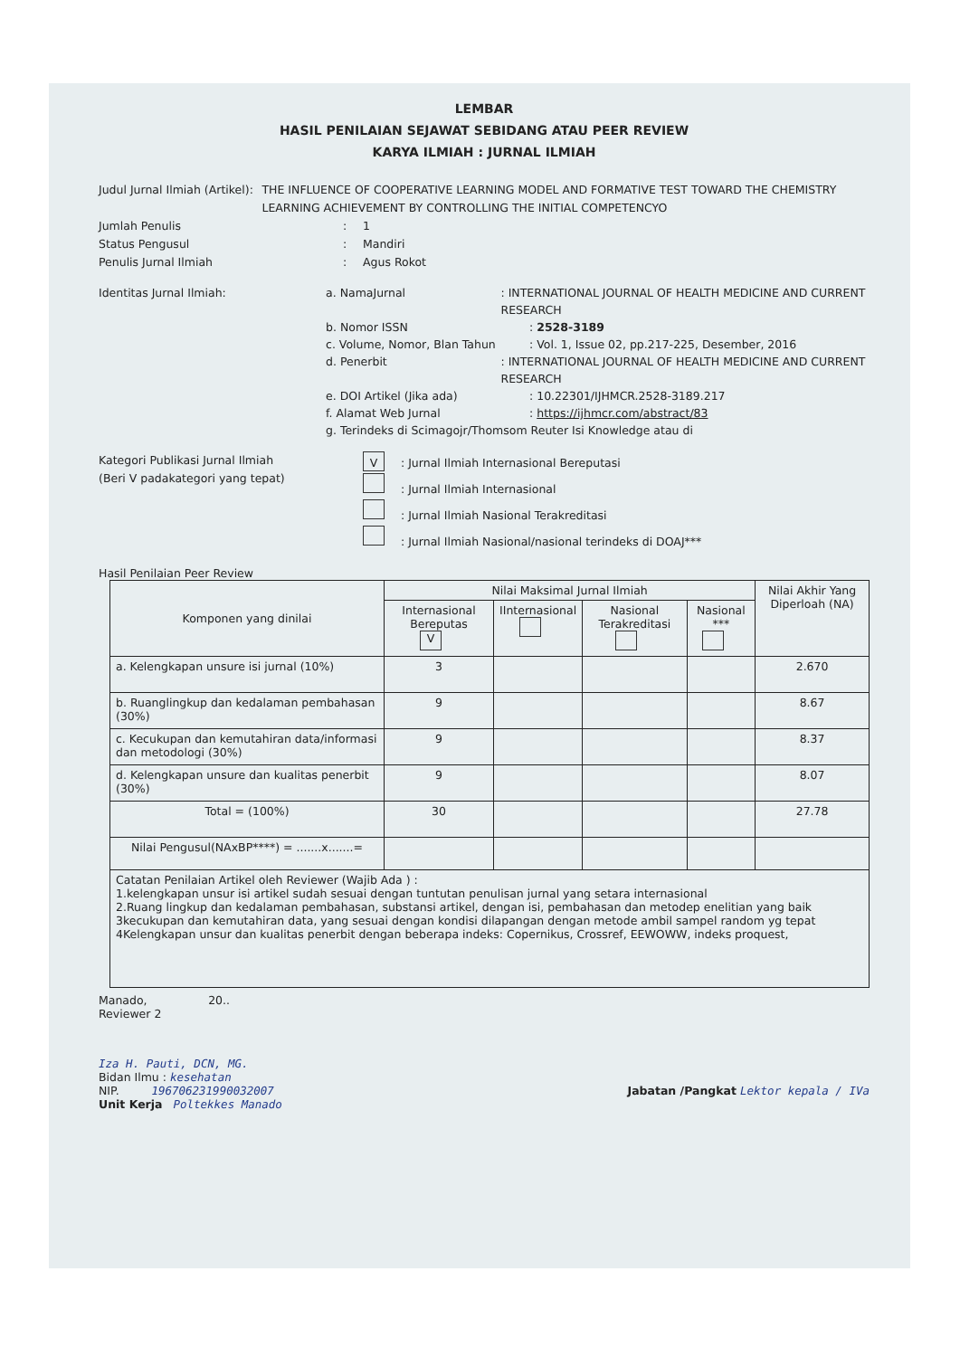LEMBAR
HASIL PENILAIAN SEJAWAT SEBIDANG ATAU PEER REVIEW
KARYA ILMIAH : JURNAL ILMIAH
Judul Jurnal Ilmiah (Artikel) : THE INFLUENCE OF COOPERATIVE LEARNING MODEL AND FORMATIVE TEST TOWARD THE CHEMISTRY LEARNING ACHIEVEMENT BY CONTROLLING THE INITIAL COMPETENCYO
Jumlah Penulis : 1
Status Pengusul : Mandiri
Penulis Jurnal Ilmiah : Agus Rokot
Identitas Jurnal Ilmiah:
a. NamaJurnal : INTERNATIONAL JOURNAL OF HEALTH MEDICINE AND CURRENT RESEARCH
b. Nomor ISSN : 2528-3189
c. Volume, Nomor, Blan Tahun : Vol. 1, Issue 02, pp.217-225, Desember, 2016
d. Penerbit : INTERNATIONAL JOURNAL OF HEALTH MEDICINE AND CURRENT RESEARCH
e. DOI Artikel (Jika ada) : 10.22301/IJHMCR.2528-3189.217
f. Alamat Web Jurnal : https://ijhmcr.com/abstract/83
g. Terindeks di Scimagojr/Thomsom Reuter Isi Knowledge atau di
Kategori Publikasi Jurnal Ilmiah
(Beri V padakategori yang tepat)
V: Jurnal Ilmiah Internasional Bereputasi
: Jurnal Ilmiah Internasional
: Jurnal Ilmiah Nasional Terakreditasi
: Jurnal Ilmiah Nasional/nasional terindeks di DOAJ***
Hasil Penilaian Peer Review
| Komponen yang dinilai | Nilai Maksimal Jurnal Ilmiah | | | | Nilai Akhir Yang Diperloah (NA) |
| --- | --- | --- | --- | --- | --- |
| | Internasional Bereputas V | IInternasional | Nasional Terakreditasi | Nasional *** | |
| a. Kelengkapan unsure isi jurnal (10%) | 3 | | | | 2.670 |
| b. Ruanglingkup dan kedalaman pembahasan (30%) | 9 | | | | 8.67 |
| c. Kecukupan dan kemutahiran data/informasi dan metodologi (30%) | 9 | | | | 8.37 |
| d. Kelengkapan unsure dan kualitas penerbit (30%) | 9 | | | | 8.07 |
| Total = (100%) | 30 | | | | 27.78 |
| Nilai Pengusul(NAxBP****) = .......x.......= | | | | | |
| Catatan Penilaian Artikel oleh Reviewer (Wajib Ada ) : 1.kelengkapan unsur isi artikel sudah sesuai dengan tuntutan penulisan jurnal yang setara internasional 2.Ruang lingkup dan kedalaman pembahasan, substansi artikel, dengan isi, pembahasan dan metodep enelitian yang baik 3kecukupan dan kemutahiran data, yang sesuai dengan kondisi dilapangan dengan metode ambil sampel random yg tepat 4Kelengkapan unsur dan kualitas penerbit dengan beberapa indeks: Copernikus, Crossref, EEWOWW, indeks proquest, | | | | | |
Manado, 20..
Reviewer 2
Iza H. Pauti, DCN, MG.
Bidan Ilmu : kesehatan
NIP. 196706231990032007
Jabatan /Pangkat Lektor kepala / IVa
Unit Kerja Poltekkes Manado